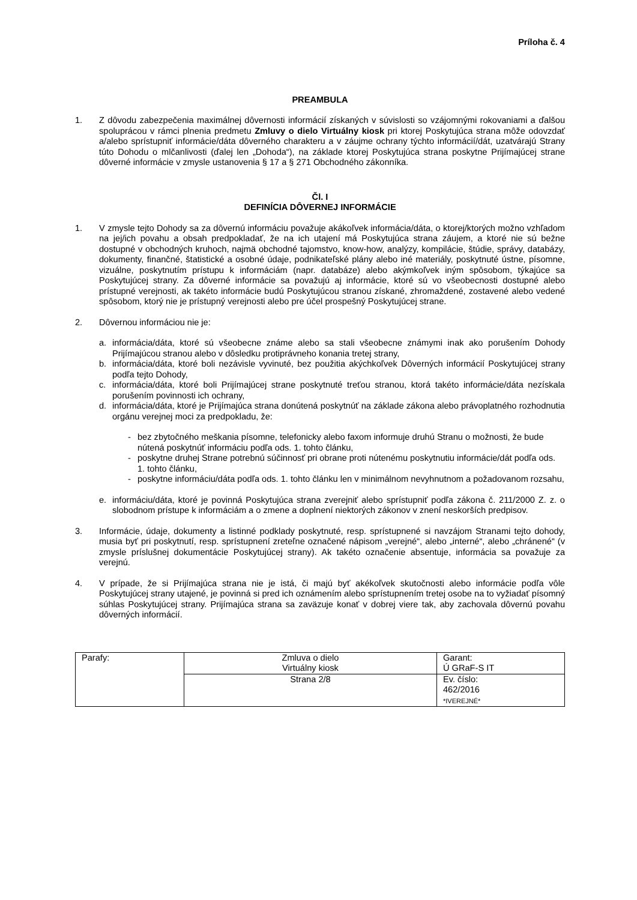Príloha č. 4
PREAMBULA
1. Z dôvodu zabezpečenia maximálnej dôvernosti informácií získaných v súvislosti so vzájomnými rokovaniami a ďalšou spoluprácou v rámci plnenia predmetu Zmluvy o dielo Virtuálny kiosk pri ktorej Poskytujúca strana môže odovzdať a/alebo sprístupniť informácie/dáta dôverného charakteru a v záujme ochrany týchto informácií/dát, uzatvárajú Strany túto Dohodu o mlčanlivosti (ďalej len „Dohoda“), na základe ktorej Poskytujúca strana poskytne Prijímajúcej strane dôverné informácie v zmysle ustanovenia § 17 a § 271 Obchodného zákonníka.
Čl. I
DEFINÍCIA DÔVERNEJ INFORMÁCIE
1. V zmysle tejto Dohody sa za dôvernú informáciu považuje akákoľvek informácia/dáta, o ktorej/ktorých možno vzhľadom na jej/ich povahu a obsah predpokladať, že na ich utajení má Poskytujúca strana záujem, a ktoré nie sú bežne dostupné v obchodných kruhoch, najmä obchodné tajomstvo, know-how, analýzy, kompilácie, štúdie, správy, databázy, dokumenty, finančné, štatistické a osobné údaje, podnikateľské plány alebo iné materiály, poskytnuté ústne, písomne, vizuálne, poskytnutím prístupu k informáciám (napr. databáze) alebo akýmkoľvek iným spôsobom, týkajúce sa Poskytujúcej strany. Za dôverné informácie sa považujú aj informácie, ktoré sú vo všeobecnosti dostupné alebo prístupné verejnosti, ak takéto informácie budú Poskytujúcou stranou získané, zhromaždené, zostavené alebo vedené spôsobom, ktorý nie je prístupný verejnosti alebo pre účel prospešný Poskytujúcej strane.
2. Dôvernou informáciou nie je:
a. informácia/dáta, ktoré sú všeobecne známe alebo sa stali všeobecne známymi inak ako porušením Dohody Prijímajúcou stranou alebo v dôsledku protiprávneho konania tretej strany,
b. informácia/dáta, ktoré boli nezávisle vyvinuté, bez použitia akýchkoľvek Dôverných informácií Poskytujúcej strany podľa tejto Dohody,
c. informácia/dáta, ktoré boli Prijímajúcej strane poskytnuté treťou stranou, ktorá takéto informácie/dáta nezískala porušením povinnosti ich ochrany,
d. informácia/dáta, ktoré je Prijímajúca strana donútená poskytnúť na základe zákona alebo právoplatného rozhodnutia orgánu verejnej moci za predpokladu, že:
- bez zbytočného meškania písomne, telefonicky alebo faxom informuje druhú Stranu o možnosti, že bude nútená poskytnúť informáciu podľa ods. 1. tohto článku,
- poskytne druhej Strane potrebnú súčinnosť pri obrane proti nútenému poskytnutiu informácie/dát podľa ods. 1. tohto článku,
- poskytne informáciu/dáta podľa ods. 1. tohto článku len v minimálnom nevyhnutnom a požadovanom rozsahu,
e. informáciu/dáta, ktoré je povinná Poskytujúca strana zverejniť alebo sprístupniť podľa zákona č. 211/2000 Z. z. o slobodnom prístupe k informáciám a o zmene a doplnení niektorých zákonov v znení neskorších predpisov.
3. Informácie, údaje, dokumenty a listinné podklady poskytnuté, resp. sprístupnené si navzájom Stranami tejto dohody, musia byť pri poskytnutí, resp. sprístupnení zreteľne označené nápisom „verejné“, alebo „interné“, alebo „chránené“ (v zmysle príslušnej dokumentácie Poskytujúcej strany). Ak takéto označenie absentuje, informácia sa považuje za verejnú.
4. V prípade, že si Prijímajúca strana nie je istá, či majú byť akékoľvek skutočnosti alebo informácie podľa vôle Poskytujúcej strany utajené, je povinná si pred ich oznámením alebo sprístupnením tretej osobe na to vyžiadať písomný súhlas Poskytujúcej strany. Prijímajúca strana sa zaväzuje konať v dobrej viere tak, aby zachovala dôvernú povahu dôverných informácií.
| Parafy: | Zmluva o dielo Virtuálny kiosk | Garant: Ú GRaF-S IT |
| | Strana 2/8 | Ev. číslo: 462/2016 *IVEREJNÉ* |